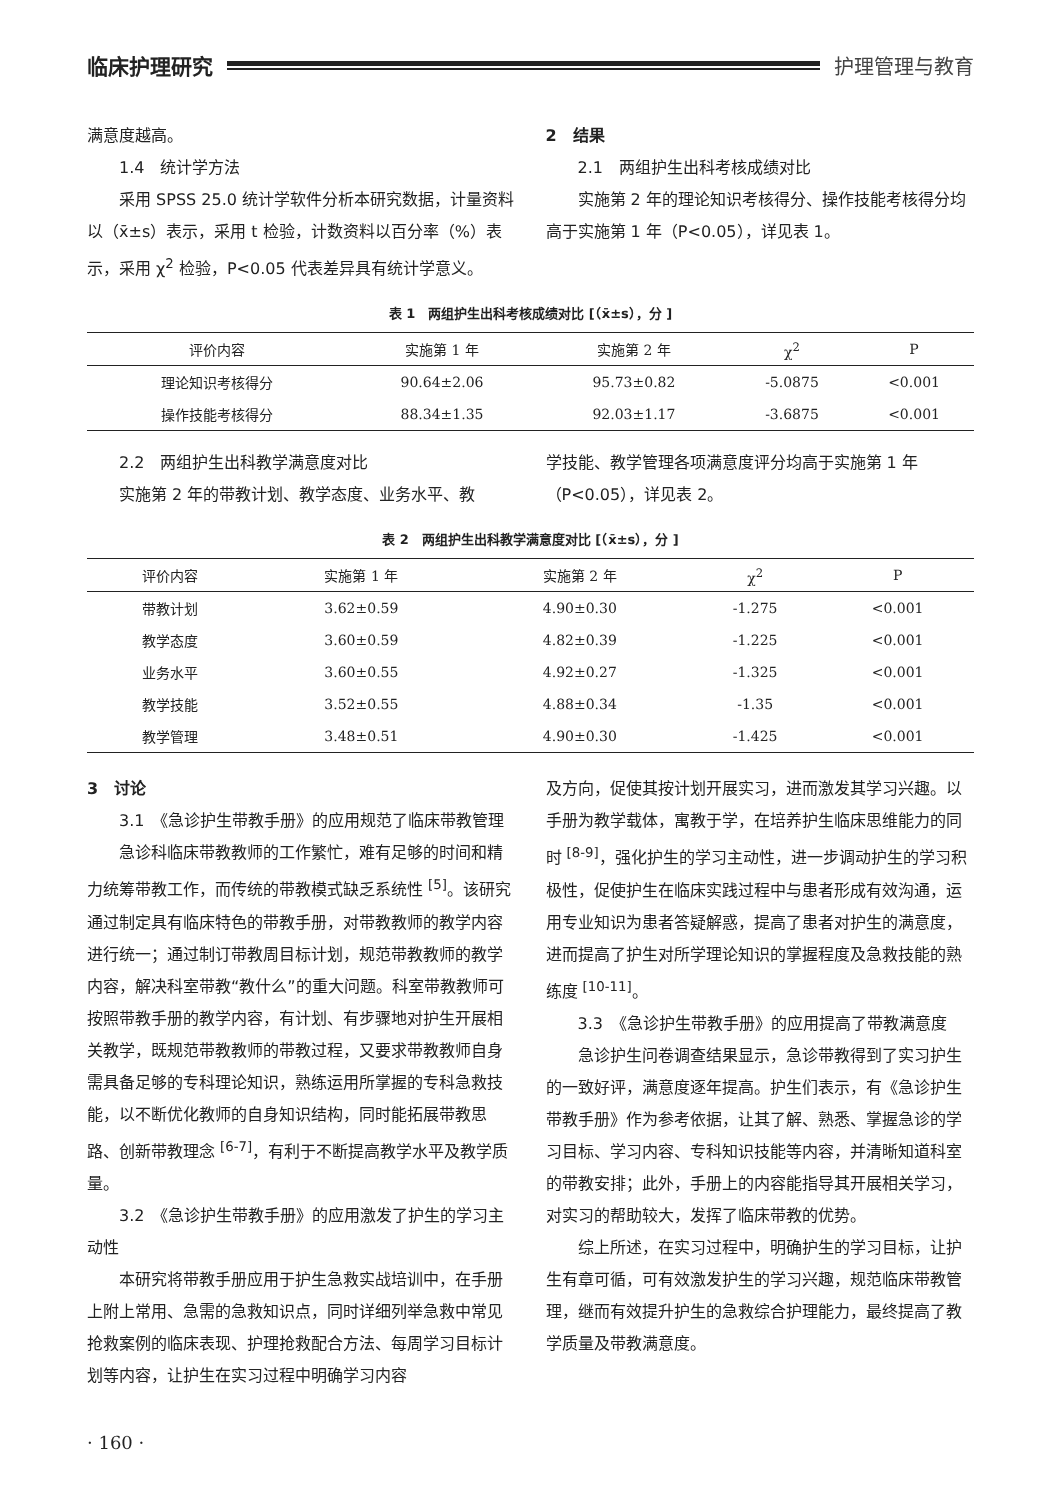临床护理研究 护理管理与教育
满意度越高。
1.4　统计学方法
采用 SPSS 25.0 统计学软件分析本研究数据，计量资料以（x̄±s）表示，采用 t 检验，计数资料以百分率（%）表示，采用 χ<sup>2</sup> 检验，P<0.05 代表差异具有统计学意义。
2　结果
2.1　两组护生出科考核成绩对比
实施第 2 年的理论知识考核得分、操作技能考核得分均高于实施第 1 年（P<0.05），详见表 1。
表 1　两组护生出科考核成绩对比 [（x̄±s），分 ]
| 评价内容 | 实施第 1 年 | 实施第 2 年 | χ<sup>2</sup> | P |
| --- | --- | --- | --- | --- |
| 理论知识考核得分 | 90.64±2.06 | 95.73±0.82 | -5.0875 | <0.001 |
| 操作技能考核得分 | 88.34±1.35 | 92.03±1.17 | -3.6875 | <0.001 |
2.2　两组护生出科教学满意度对比
实施第 2 年的带教计划、教学态度、业务水平、教
学技能、教学管理各项满意度评分均高于实施第 1 年（P<0.05），详见表 2。
表 2　两组护生出科教学满意度对比 [（x̄±s），分 ]
| 评价内容 | 实施第 1 年 | 实施第 2 年 | χ<sup>2</sup> | P |
| --- | --- | --- | --- | --- |
| 带教计划 | 3.62±0.59 | 4.90±0.30 | -1.275 | <0.001 |
| 教学态度 | 3.60±0.59 | 4.82±0.39 | -1.225 | <0.001 |
| 业务水平 | 3.60±0.55 | 4.92±0.27 | -1.325 | <0.001 |
| 教学技能 | 3.52±0.55 | 4.88±0.34 | -1.35 | <0.001 |
| 教学管理 | 3.48±0.51 | 4.90±0.30 | -1.425 | <0.001 |
3　讨论
3.1　《急诊护生带教手册》的应用规范了临床带教管理
急诊科临床带教教师的工作繁忙，难有足够的时间和精力统筹带教工作，而传统的带教模式缺乏系统性 <sup>[5]</sup>。该研究通过制定具有临床特色的带教手册，对带教教师的教学内容进行统一；通过制订带教周目标计划，规范带教教师的教学内容，解决科室带教“教什么”的重大问题。科室带教教师可按照带教手册的教学内容，有计划、有步骤地对护生开展相关教学，既规范带教教师的带教过程，又要求带教教师自身需具备足够的专科理论知识，熟练运用所掌握的专科急救技能，以不断优化教师的自身知识结构，同时能拓展带教思路、创新带教理念 <sup>[6-7]</sup>，有利于不断提高教学水平及教学质量。
3.2　《急诊护生带教手册》的应用激发了护生的学习主动性
本研究将带教手册应用于护生急救实战培训中，在手册上附上常用、急需的急救知识点，同时详细列举急救中常见抢救案例的临床表现、护理抢救配合方法、每周学习目标计划等内容，让护生在实习过程中明确学习内容
及方向，促使其按计划开展实习，进而激发其学习兴趣。以手册为教学载体，寓教于学，在培养护生临床思维能力的同时 <sup>[8-9]</sup>，强化护生的学习主动性，进一步调动护生的学习积极性，促使护生在临床实践过程中与患者形成有效沟通，运用专业知识为患者答疑解惑，提高了患者对护生的满意度，进而提高了护生对所学理论知识的掌握程度及急救技能的熟练度 <sup>[10-11]</sup>。
3.3　《急诊护生带教手册》的应用提高了带教满意度
急诊护生问卷调查结果显示，急诊带教得到了实习护生的一致好评，满意度逐年提高。护生们表示，有《急诊护生带教手册》作为参考依据，让其了解、熟悉、掌握急诊的学习目标、学习内容、专科知识技能等内容，并清晰知道科室的带教安排；此外，手册上的内容能指导其开展相关学习，对实习的帮助较大，发挥了临床带教的优势。
综上所述，在实习过程中，明确护生的学习目标，让护生有章可循，可有效激发护生的学习兴趣，规范临床带教管理，继而有效提升护生的急救综合护理能力，最终提高了教学质量及带教满意度。
· 160 ·